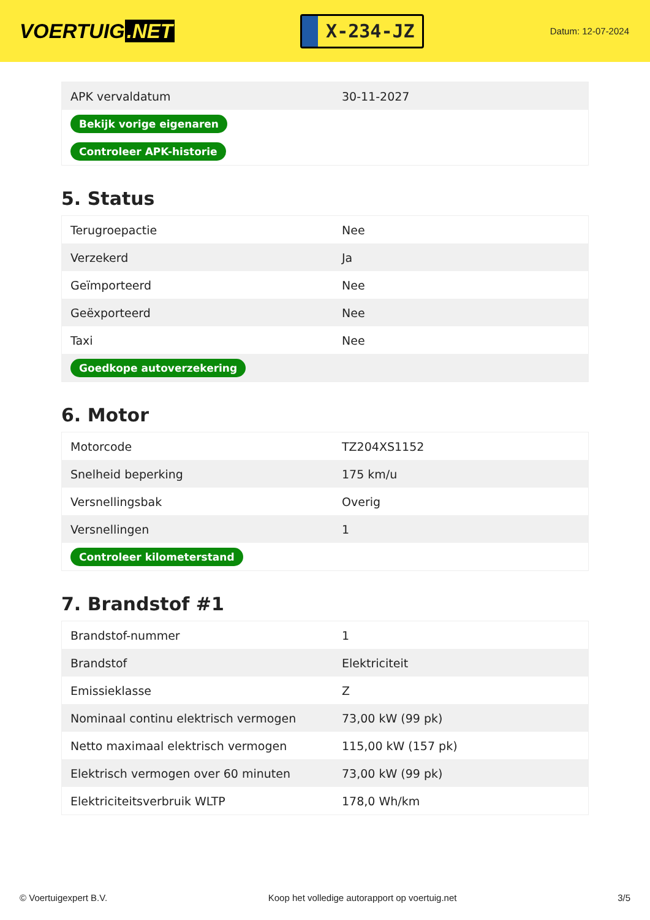VOERTUIG.NET
X-234-JZ
Datum: 12-07-2024
| APK vervaldatum | 30-11-2027 |
| Bekijk vorige eigenaren | |
| Controleer APK-historie | |
5. Status
| Terugroepactie | Nee |
| Verzekerd | Ja |
| Geïmporteerd | Nee |
| Geëxporteerd | Nee |
| Taxi | Nee |
| Goedkope autoverzekering | |
6. Motor
| Motorcode | TZ204XS1152 |
| Snelheid beperking | 175 km/u |
| Versnellingsbak | Overig |
| Versnellingen | 1 |
| Controleer kilometerstand | |
7. Brandstof #1
| Brandstof-nummer | 1 |
| Brandstof | Elektriciteit |
| Emissieklasse | Z |
| Nominaal continu elektrisch vermogen | 73,00 kW (99 pk) |
| Netto maximaal elektrisch vermogen | 115,00 kW (157 pk) |
| Elektrisch vermogen over 60 minuten | 73,00 kW (99 pk) |
| Elektriciteitsverbruik WLTP | 178,0 Wh/km |
© Voertuigexpert B.V. Koop het volledige autorapport op voertuig.net 3/5